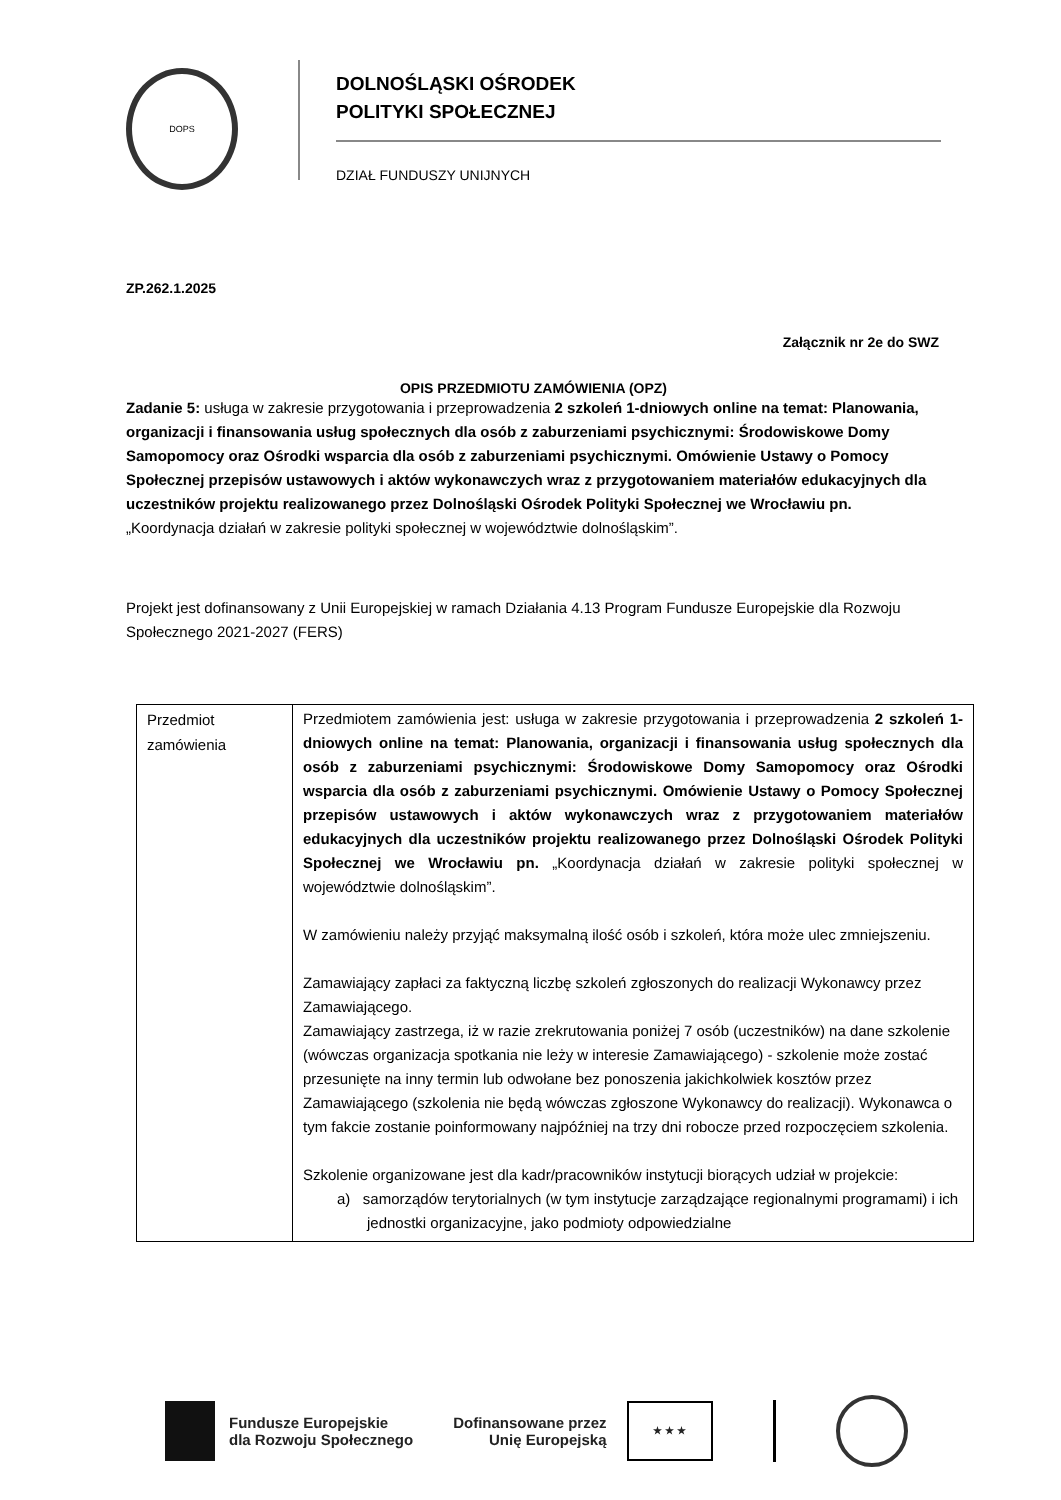DOPS
DOLNOŚLĄSKI OŚRODEK
POLITYKI SPOŁECZNEJ
DZIAŁ FUNDUSZY UNIJNYCH
ZP.262.1.2025
Załącznik nr 2e do SWZ
OPIS PRZEDMIOTU ZAMÓWIENIA (OPZ)
Zadanie 5: usługa w zakresie przygotowania i przeprowadzenia 2 szkoleń 1-dniowych online na temat: Planowania, organizacji i finansowania usług społecznych dla osób z zaburzeniami psychicznymi: Środowiskowe Domy Samopomocy oraz Ośrodki wsparcia dla osób z zaburzeniami psychicznymi. Omówienie Ustawy o Pomocy Społecznej przepisów ustawowych i aktów wykonawczych wraz z przygotowaniem materiałów edukacyjnych dla uczestników projektu realizowanego przez Dolnośląski Ośrodek Polityki Społecznej we Wrocławiu pn. „Koordynacja działań w zakresie polityki społecznej w województwie dolnośląskim”.
Projekt jest dofinansowany z Unii Europejskiej w ramach Działania 4.13 Program Fundusze Europejskie dla Rozwoju Społecznego 2021-2027 (FERS)
| Przedmiot zamówienia | Przedmiotem zamówienia jest: usługa w zakresie przygotowania i przeprowadzenia 2 szkoleń 1-dniowych online na temat: Planowania, organizacji i finansowania usług społecznych dla osób z zaburzeniami psychicznymi: Środowiskowe Domy Samopomocy oraz Ośrodki wsparcia dla osób z zaburzeniami psychicznymi. Omówienie Ustawy o Pomocy Społecznej przepisów ustawowych i aktów wykonawczych wraz z przygotowaniem materiałów edukacyjnych dla uczestników projektu realizowanego przez Dolnośląski Ośrodek Polityki Społecznej we Wrocławiu pn. „Koordynacja działań w zakresie polityki społecznej w województwie dolnośląskim”. W zamówieniu należy przyjąć maksymalną ilość osób i szkoleń, która może ulec zmniejszeniu. Zamawiający zapłaci za faktyczną liczbę szkoleń zgłoszonych do realizacji Wykonawcy przez Zamawiającego. Zamawiający zastrzega, iż w razie zrekrutowania poniżej 7 osób (uczestników) na dane szkolenie (wówczas organizacja spotkania nie leży w interesie Zamawiającego) - szkolenie może zostać przesunięte na inny termin lub odwołane bez ponoszenia jakichkolwiek kosztów przez Zamawiającego (szkolenia nie będą wówczas zgłoszone Wykonawcy do realizacji). Wykonawca o tym fakcie zostanie poinformowany najpóźniej na trzy dni robocze przed rozpoczęciem szkolenia. Szkolenie organizowane jest dla kadr/pracowników instytucji biorących udział w projekcie: a) samorządów terytorialnych (w tym instytucje zarządzające regionalnymi programami) i ich jednostki organizacyjne, jako podmioty odpowiedzialne |
Fundusze Europejskie
dla Rozwoju Społecznego
Dofinansowane przez
Unię Europejską
★ ★ ★